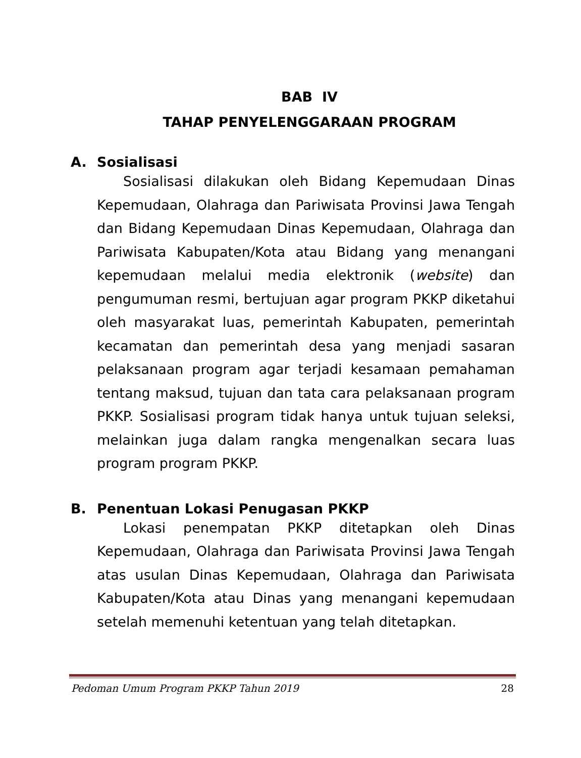BAB IV
TAHAP PENYELENGGARAAN PROGRAM
A. Sosialisasi
Sosialisasi dilakukan oleh Bidang Kepemudaan Dinas Kepemudaan, Olahraga dan Pariwisata Provinsi Jawa Tengah dan Bidang Kepemudaan Dinas Kepemudaan, Olahraga dan Pariwisata Kabupaten/Kota atau Bidang yang menangani kepemudaan melalui media elektronik (website) dan pengumuman resmi, bertujuan agar program PKKP diketahui oleh masyarakat luas, pemerintah Kabupaten, pemerintah kecamatan dan pemerintah desa yang menjadi sasaran pelaksanaan program agar terjadi kesamaan pemahaman tentang maksud, tujuan dan tata cara pelaksanaan program PKKP. Sosialisasi program tidak hanya untuk tujuan seleksi, melainkan juga dalam rangka mengenalkan secara luas program program PKKP.
B. Penentuan Lokasi Penugasan PKKP
Lokasi penempatan PKKP ditetapkan oleh Dinas Kepemudaan, Olahraga dan Pariwisata Provinsi Jawa Tengah atas usulan Dinas Kepemudaan, Olahraga dan Pariwisata Kabupaten/Kota atau Dinas yang menangani kepemudaan setelah memenuhi ketentuan yang telah ditetapkan.
Pedoman Umum Program PKKP Tahun 2019 28